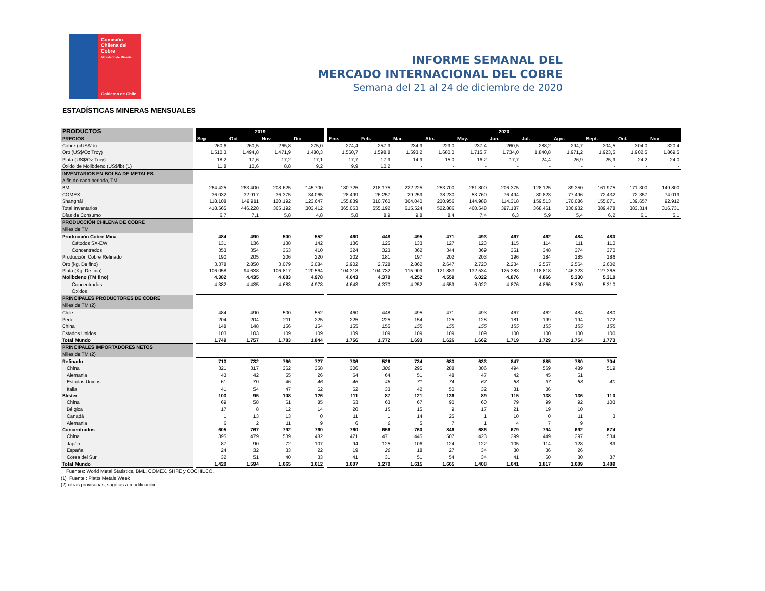Comisión
Chilena del
Cobre
Ministerio de Minería
Gobierno de Chile
INFORME SEMANAL DEL
MERCADO INTERNACIONAL DEL COBRE
Semana del 21 al 24 de diciembre de 2020
ESTADÍSTICAS MINERAS MENSUALES
| PRODUCTOS | | 2019 | | | | | 2020 | | | | | | | | | | |
| PRECIOS | | Sep | Oct | Nov | Dic | | Ene. | Feb. | Mar. | Abr. | May. | Jun. | Jul. | Ago. | Sept. | Oct. | Nov |
| Cobre (cUS$/lb) | | 260,6 | 260,5 | 265,8 | 275,0 | | 274,4 | 257,9 | 234,9 | 229,0 | 237,4 | 260,5 | 288,2 | 294,7 | 304,5 | 304,0 | 320,4 |
| Oro (US$/Oz Troy) | | 1.510,3 | 1.494,8 | 1.471,9 | 1.480,3 | | 1.560,7 | 1.598,8 | 1.593,2 | 1.680,0 | 1.715,7 | 1.734,0 | 1.840,8 | 1.971,2 | 1.923,5 | 1.902,5 | 1.869,5 |
| Plata (US$/Oz Troy) | | 18,2 | 17,6 | 17,2 | 17,1 | | 17,7 | 17,9 | 14,9 | 15,0 | 16,2 | 17,7 | 24,4 | 26,9 | 25,9 | 24,2 | 24,0 |
| Óxido de Molibdeno (US$/lb) (1) | | 11,8 | 10,6 | 8,8 | 9,2 | | 9,9 | 10,2 | - | - | - | - | - | - | - | - | - |
| INVENTARIOS EN BOLSA DE METALES | | | | | | | | | | | | | | | | | |
| A fin de cada periodo, TM | | | | | | | | | | | | | | | | | |
| BML | | 264.425 | 263.400 | 208.625 | 145.700 | | 180.725 | 218.175 | 222.225 | 253.700 | 261.800 | 206.375 | 128.125 | 89.350 | 161.975 | 171.300 | 149.800 |
| COMEX | | 36.032 | 32.917 | 36.375 | 34.065 | | 28.499 | 26.257 | 29.259 | 38.230 | 53.760 | 76.494 | 80.823 | 77.496 | 72.432 | 72.357 | 74.019 |
| Shanghái | | 118.108 | 149.911 | 120.192 | 123.647 | | 155.839 | 310.760 | 364.040 | 230.956 | 144.988 | 114.318 | 159.513 | 170.086 | 155.071 | 139.657 | 92.912 |
| Total Inventarios | | 418.565 | 446.228 | 365.192 | 303.412 | | 365.063 | 555.192 | 615.524 | 522.886 | 460.548 | 397.187 | 368.461 | 336.932 | 389.478 | 383.314 | 316.731 |
| Días de Consumo | | 6,7 | 7,1 | 5,8 | 4,8 | | 5,8 | 8,9 | 9,8 | 8,4 | 7,4 | 6,3 | 5,9 | 5,4 | 6,2 | 6,1 | 5,1 |
| PRODUCCIÓN CHILENA DE COBRE | | | | | | | | | | | | | | | | | |
| Miles de TM | | | | | | | | | | | | | | | | | |
| Producción Cobre Mina | | 484 | 490 | 500 | 552 | | 460 | 448 | 495 | 471 | 493 | 467 | 462 | 484 | 480 | | |
| Cátodos SX-EW | | 131 | 136 | 138 | 142 | | 136 | 125 | 133 | 127 | 123 | 115 | 114 | 111 | 110 | | |
| Concentrados | | 353 | 354 | 363 | 410 | | 324 | 323 | 362 | 344 | 369 | 351 | 348 | 374 | 370 | | |
| Producción Cobre Refinado | | 190 | 205 | 206 | 220 | | 202 | 181 | 197 | 202 | 203 | 196 | 184 | 185 | 186 | | |
| Oro (kg. De fino) | | 3.378 | 2.850 | 3.079 | 3.084 | | 2.902 | 2.728 | 2.862 | 2.647 | 2.720 | 2.234 | 2.557 | 2.564 | 2.602 | | |
| Plata (Kg. De fino) | | 106.058 | 94.638 | 106.817 | 120.564 | | 104.318 | 104.732 | 115.909 | 121.883 | 132.534 | 125.383 | 118.818 | 146.323 | 127.365 | | |
| Molibdeno (TM fino) | | 4.382 | 4.435 | 4.683 | 4.978 | | 4.643 | 4.370 | 4.252 | 4.559 | 6.022 | 4.876 | 4.866 | 5.330 | 5.310 | | |
| Concentrados | | 4.382 | 4.435 | 4.683 | 4.978 | | 4.643 | 4.370 | 4.252 | 4.559 | 6.022 | 4.876 | 4.866 | 5.330 | 5.310 | | |
| Óxidos | | | | | | | | | | | | | | | | | |
| PRINCIPALES PRODUCTORES DE COBRE | | | | | | | | | | | | | | | | | |
| Miles de TM (2) | | | | | | | | | | | | | | | | | |
| Chile | | 484 | 490 | 500 | 552 | | 460 | 448 | 495 | 471 | 493 | 467 | 462 | 484 | 480 | | |
| Perú | | 204 | 204 | 211 | 225 | | 225 | 225 | 154 | 125 | 128 | 181 | 199 | 194 | 172 | | |
| China | | 148 | 148 | 156 | 154 | | 155 | 155 | 155 | 155 | 155 | 155 | 155 | 155 | 155 | | |
| Estados Unidos | | 103 | 103 | 109 | 109 | | 109 | 109 | 109 | 109 | 109 | 100 | 100 | 100 | 100 | | |
| Total Mundo | | 1.749 | 1.757 | 1.783 | 1.844 | | 1.756 | 1.772 | 1.693 | 1.626 | 1.662 | 1.719 | 1.729 | 1.754 | 1.773 | | |
| PRINCIPALES IMPORTADORES NETOS | | | | | | | | | | | | | | | | | |
| Miles de TM (2) | | | | | | | | | | | | | | | | | |
| Refinado | | 713 | 732 | 766 | 727 | | 736 | 526 | 734 | 683 | 633 | 847 | 885 | 780 | 704 | | |
| China | | 321 | 317 | 362 | 358 | | 306 | 306 | 295 | 288 | 306 | 494 | 569 | 489 | 519 | | |
| Alemania | | 43 | 42 | 55 | 26 | | 64 | 64 | 51 | 48 | 47 | 42 | 45 | 51 | | | |
| Estados Unidos | | 61 | 70 | 46 | 46 | | 46 | 46 | 71 | 74 | 67 | 63 | 37 | 63 | 40 | | |
| Italia | | 41 | 54 | 47 | 62 | | 62 | 33 | 42 | 50 | 32 | 31 | 36 | | | | |
| Blister | | 103 | 95 | 108 | 126 | | 111 | 87 | 121 | 136 | 89 | 115 | 138 | 136 | 110 | | |
| China | | 69 | 58 | 61 | 85 | | 63 | 63 | 67 | 90 | 60 | 79 | 99 | 92 | 103 | | |
| Bélgica | | 17 | 8 | 12 | 14 | | 20 | 15 | 15 | 9 | 17 | 21 | 19 | 10 | | | |
| Canadá | | 1 | 13 | 13 | 0 | | 11 | 1 | 14 | 25 | 1 | 10 | 0 | 11 | 3 | | |
| Alemania | | 6 | 2 | 11 | 9 | | 6 | 6 | 5 | 7 | 1 | 4 | 7 | 9 | | | |
| Concentrados | | 605 | 767 | 792 | 760 | | 760 | 656 | 760 | 846 | 686 | 679 | 794 | 692 | 674 | | |
| China | | 395 | 479 | 539 | 482 | | 471 | 471 | 445 | 507 | 423 | 399 | 449 | 397 | 534 | | |
| Japón | | 87 | 90 | 72 | 107 | | 94 | 125 | 106 | 124 | 122 | 105 | 114 | 128 | 89 | | |
| España | | 24 | 32 | 33 | 22 | | 19 | 26 | 18 | 27 | 34 | 30 | 36 | 26 | | | |
| Corea del Sur | | 32 | 51 | 40 | 33 | | 41 | 31 | 51 | 54 | 34 | 41 | 60 | 30 | 37 | | |
| Total Mundo | | 1.420 | 1.594 | 1.665 | 1.612 | | 1.607 | 1.270 | 1.615 | 1.665 | 1.408 | 1.641 | 1.817 | 1.609 | 1.489 | | |
Fuentes: World Metal Statistics, BML, COMEX, SHFE y COCHILCO.
(1) Fuente : Platts Metals Week
(2) cifras provisorias, sugetas a modificación